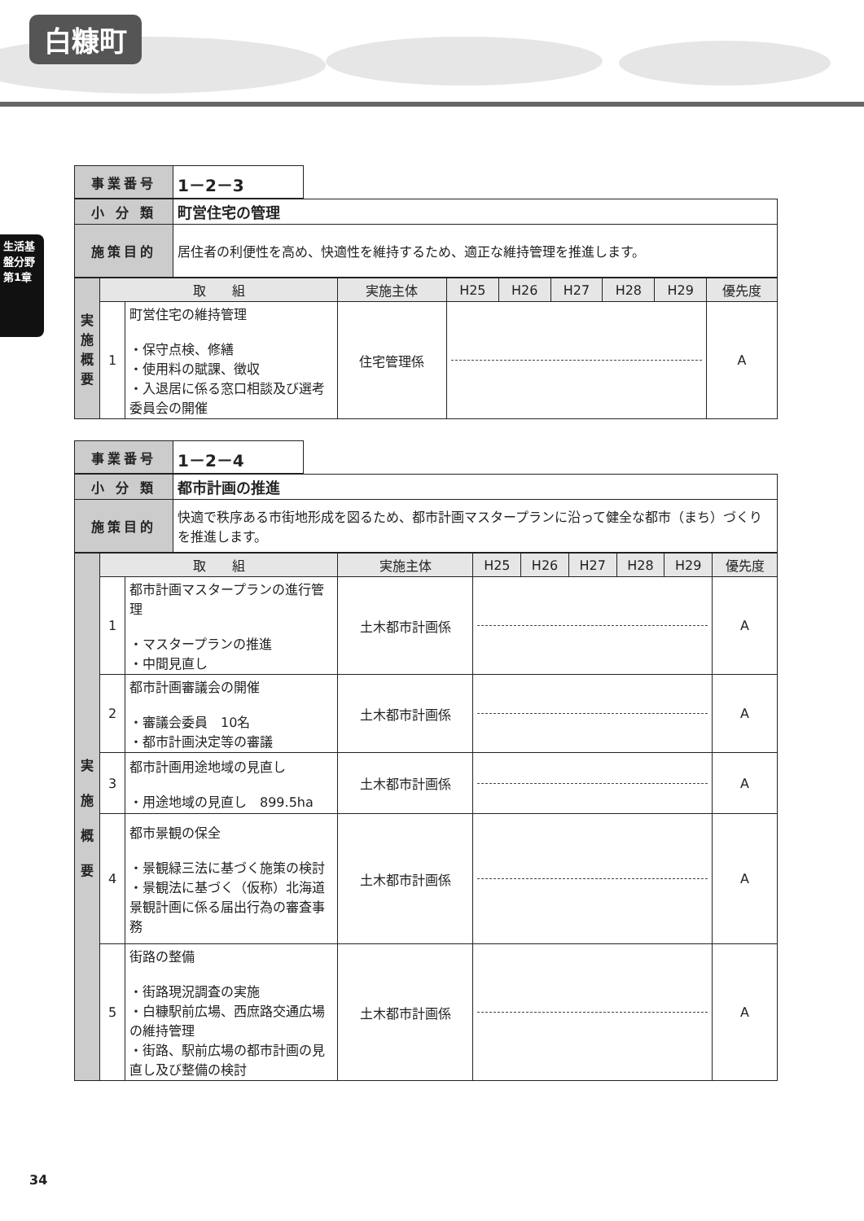白糠町
生活基盤分野 第1章
| 事業番号 | 1－2－3 |
| 小 分 類 | 町営住宅の管理 |
| 施策目的 | 居住者の利便性を高め、快適性を維持するため、適正な維持管理を推進します。 |
| 実 施 概 要 | 取 組 | | 実施主体 | H25 | H26 | H27 | H28 | H29 | 優先度 |
| | 1 | 町営住宅の維持管理 ・保守点検、修繕 ・使用料の賦課、徴収 ・入退居に係る窓口相談及び選考委員会の開催 | 住宅管理係 | | | | | | A |
| 事業番号 | 1－2－4 |
| 小 分 類 | 都市計画の推進 |
| 施策目的 | 快適で秩序ある市街地形成を図るため、都市計画マスタープランに沿って健全な都市（まち）づくりを推進します。 |
| 実 施 概 要 | 取 組 | | 実施主体 | H25 | H26 | H27 | H28 | H29 | 優先度 |
| | 1 | 都市計画マスタープランの進行管理 ・マスタープランの推進 ・中間見直し | 土木都市計画係 | | | | | | A |
| | 2 | 都市計画審議会の開催 ・審議会委員 10名 ・都市計画決定等の審議 | 土木都市計画係 | | | | | | A |
| | 3 | 都市計画用途地域の見直し ・用途地域の見直し 899.5ha | 土木都市計画係 | | | | | | A |
| | 4 | 都市景観の保全 ・景観緑三法に基づく施策の検討 ・景観法に基づく（仮称）北海道景観計画に係る届出行為の審査事務 | 土木都市計画係 | | | | | | A |
| | 5 | 街路の整備 ・街路現況調査の実施 ・白糠駅前広場、西庶路交通広場の維持管理 ・街路、駅前広場の都市計画の見直し及び整備の検討 | 土木都市計画係 | | | | | | A |
34